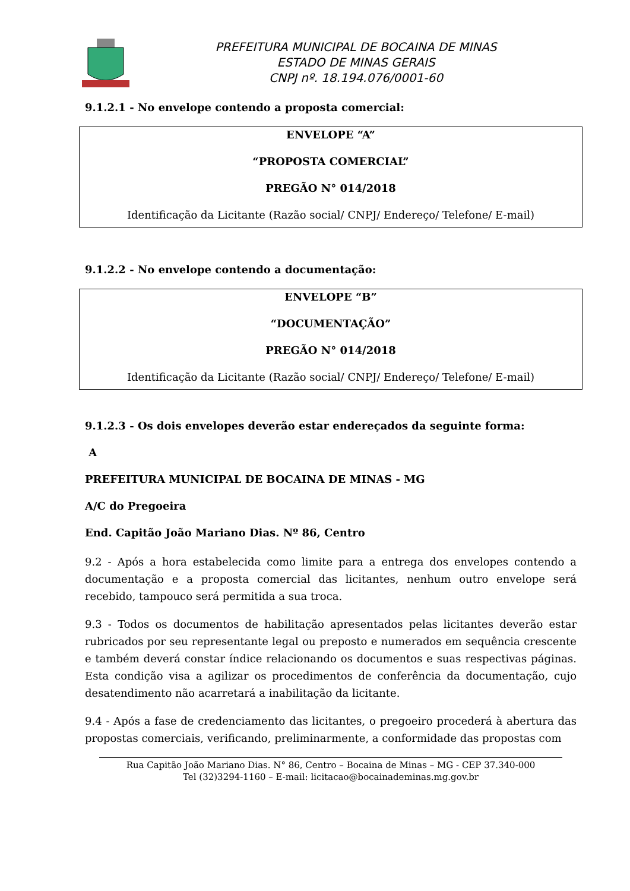PREFEITURA MUNICIPAL DE BOCAINA DE MINAS
ESTADO DE MINAS GERAIS
CNPJ nº. 18.194.076/0001-60
9.1.2.1 - No envelope contendo a proposta comercial:
ENVELOPE “A”
“PROPOSTA COMERCIAL”
PREGÃO N° 014/2018
Identificação da Licitante (Razão social/ CNPJ/ Endereço/ Telefone/ E-mail)
9.1.2.2 - No envelope contendo a documentação:
ENVELOPE “B”
“DOCUMENTAÇÃO”
PREGÃO N° 014/2018
Identificação da Licitante (Razão social/ CNPJ/ Endereço/ Telefone/ E-mail)
9.1.2.3 - Os dois envelopes deverão estar endereçados da seguinte forma:
A
PREFEITURA MUNICIPAL DE BOCAINA DE MINAS - MG
A/C do Pregoeira
End. Capitão João Mariano Dias. Nº 86, Centro
9.2 - Após a hora estabelecida como limite para a entrega dos envelopes contendo a documentação e a proposta comercial das licitantes, nenhum outro envelope será recebido, tampouco será permitida a sua troca.
9.3 - Todos os documentos de habilitação apresentados pelas licitantes deverão estar rubricados por seu representante legal ou preposto e numerados em sequência crescente e também deverá constar índice relacionando os documentos e suas respectivas páginas. Esta condição visa a agilizar os procedimentos de conferência da documentação, cujo desatendimento não acarretará a inabilitação da licitante.
9.4 - Após a fase de credenciamento das licitantes, o pregoeiro procederá à abertura das propostas comerciais, verificando, preliminarmente, a conformidade das propostas com
Rua Capitão João Mariano Dias. N° 86, Centro – Bocaina de Minas – MG - CEP 37.340-000
Tel (32)3294-1160 – E-mail: licitacao@bocainademinas.mg.gov.br